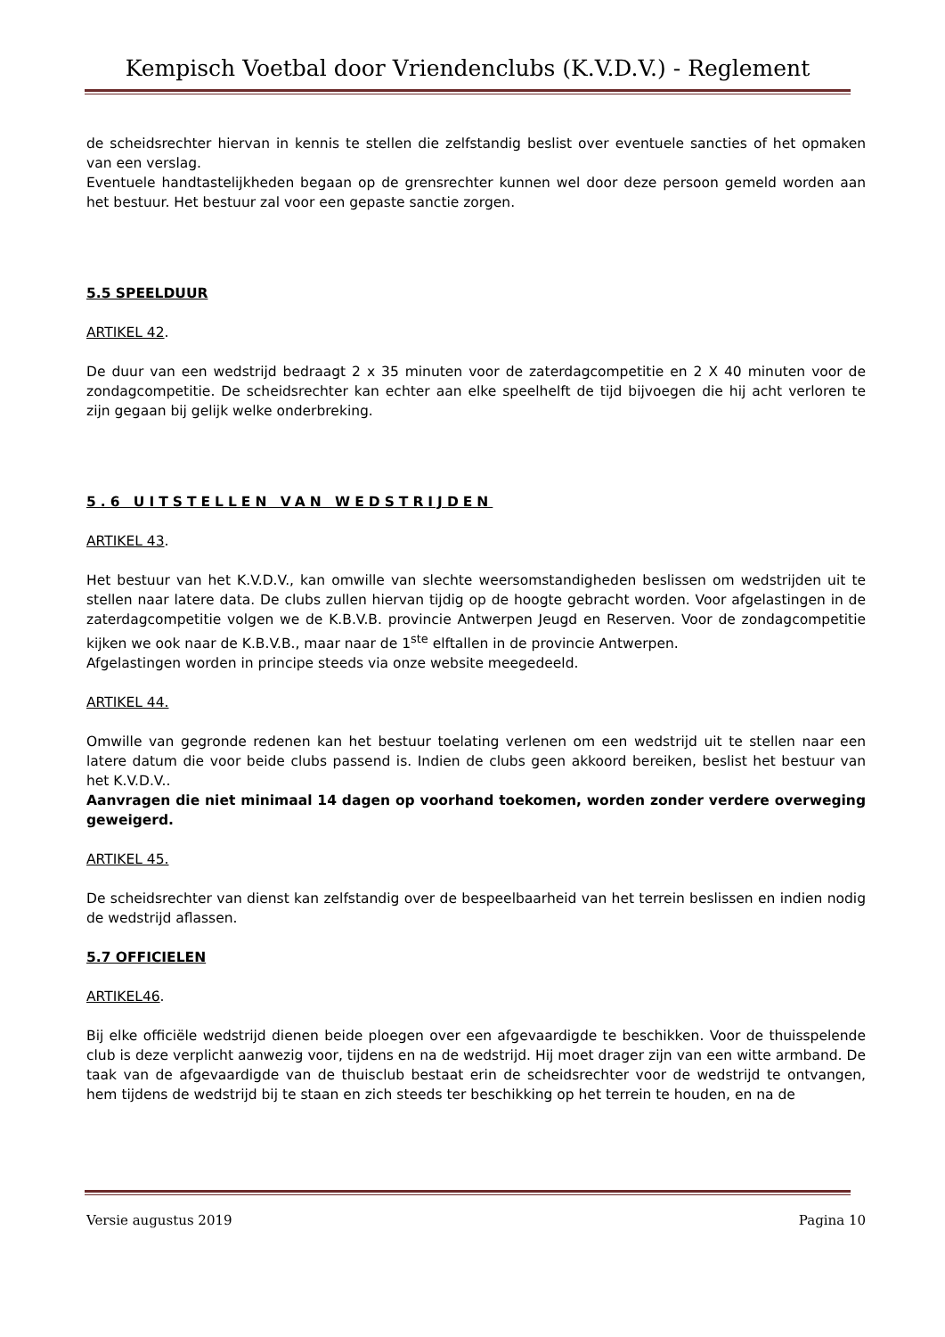Kempisch Voetbal door Vriendenclubs (K.V.D.V.) - Reglement
de scheidsrechter hiervan in kennis te stellen die zelfstandig beslist over eventuele sancties of het opmaken van een verslag.
Eventuele handtastelijkheden begaan op de grensrechter kunnen wel door deze persoon gemeld worden aan het bestuur. Het bestuur zal voor een gepaste sanctie zorgen.
5.5 SPEELDUUR
ARTIKEL 42.
De duur van een wedstrijd bedraagt 2 x 35 minuten voor de zaterdagcompetitie en 2 X 40 minuten voor de zondagcompetitie. De scheidsrechter kan echter aan elke speelhelft de tijd bijvoegen die hij acht verloren te zijn gegaan bij gelijk welke onderbreking.
5.6 UITSTELLEN VAN WEDSTRIJDEN
ARTIKEL 43.
Het bestuur van het K.V.D.V., kan omwille van slechte weersomstandigheden beslissen om wedstrijden uit te stellen naar latere data. De clubs zullen hiervan tijdig op de hoogte gebracht worden. Voor afgelastingen in de zaterdagcompetitie volgen we de K.B.V.B. provincie Antwerpen Jeugd en Reserven. Voor de zondagcompetitie kijken we ook naar de K.B.V.B., maar naar de 1<sup>ste</sup> elftallen in de provincie Antwerpen.
Afgelastingen worden in principe steeds via onze website meegedeeld.
ARTIKEL 44.
Omwille van gegronde redenen kan het bestuur toelating verlenen om een wedstrijd uit te stellen naar een latere datum die voor beide clubs passend is. Indien de clubs geen akkoord bereiken, beslist het bestuur van het K.V.D.V..
Aanvragen die niet minimaal 14 dagen op voorhand toekomen, worden zonder verdere overweging geweigerd.
ARTIKEL 45.
De scheidsrechter van dienst kan zelfstandig over de bespeelbaarheid van het terrein beslissen en indien nodig de wedstrijd aflassen.
5.7 OFFICIELEN
ARTIKEL46.
Bij elke officiële wedstrijd dienen beide ploegen over een afgevaardigde te beschikken. Voor de thuisspelende club is deze verplicht aanwezig voor, tijdens en na de wedstrijd. Hij moet drager zijn van een witte armband. De taak van de afgevaardigde van de thuisclub bestaat erin de scheidsrechter voor de wedstrijd te ontvangen, hem tijdens de wedstrijd bij te staan en zich steeds ter beschikking op het terrein te houden, en na de
Versie augustus 2019 Pagina 10